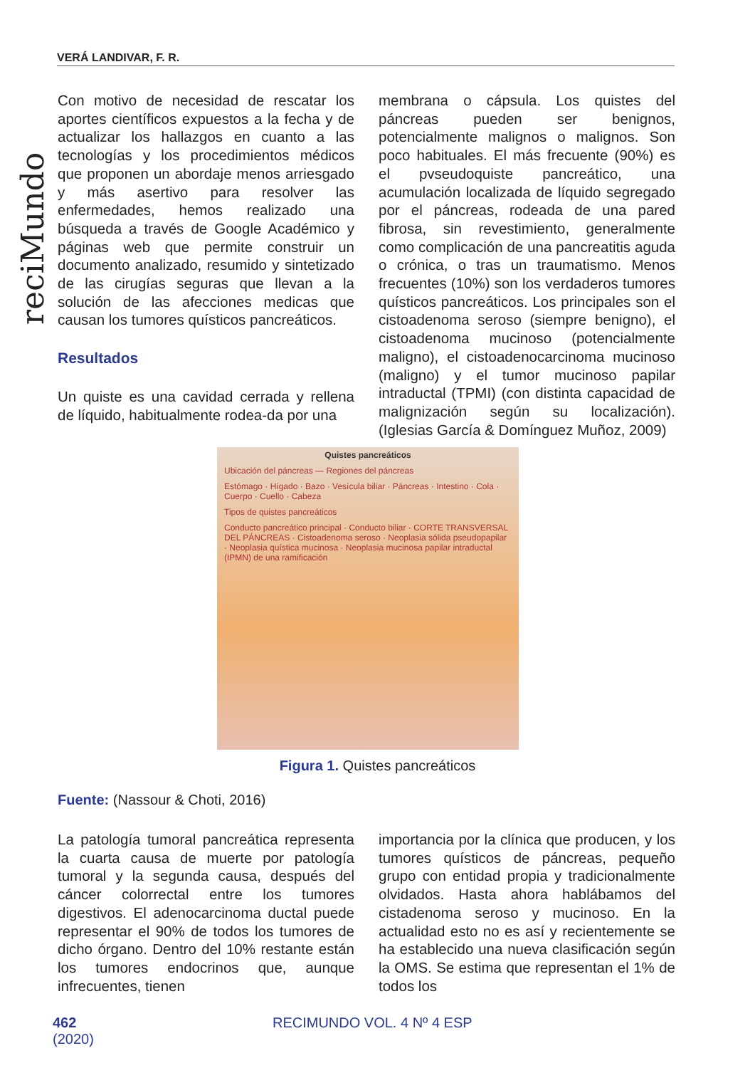VERÁ LANDIVAR, F. R.
reciMundo
Con motivo de necesidad de rescatar los aportes científicos expuestos a la fecha y de actualizar los hallazgos en cuanto a las tecnologías y los procedimientos médicos que proponen un abordaje menos arriesgado y más asertivo para resolver las enfermedades, hemos realizado una búsqueda a través de Google Académico y páginas web que permite construir un documento analizado, resumido y sintetizado de las cirugías seguras que llevan a la solución de las afecciones medicas que causan los tumores quísticos pancreáticos.
Resultados
Un quiste es una cavidad cerrada y rellena de líquido, habitualmente rodea-da por una
membrana o cápsula. Los quistes del páncreas pueden ser benignos, potencialmente malignos o malignos. Son poco habituales. El más frecuente (90%) es el pvseudoquiste pancreático, una acumulación localizada de líquido segregado por el páncreas, rodeada de una pared fibrosa, sin revestimiento, generalmente como complicación de una pancreatitis aguda o crónica, o tras un traumatismo. Menos frecuentes (10%) son los verdaderos tumores quísticos pancreáticos. Los principales son el cistoadenoma seroso (siempre benigno), el cistoadenoma mucinoso (potencialmente maligno), el cistoadenocarcinoma mucinoso (maligno) y el tumor mucinoso papilar intraductal (TPMI) (con distinta capacidad de malignización según su localización). (Iglesias García & Domínguez Muñoz, 2009)
Quistes pancreáticos
Ubicación del páncreas — Regiones del páncreas
Estómago · Hígado · Bazo · Vesícula biliar · Páncreas · Intestino · Cola · Cuerpo · Cuello · Cabeza
Tipos de quistes pancreáticos
Conducto pancreático principal · Conducto biliar · CORTE TRANSVERSAL DEL PÁNCREAS · Cistoadenoma seroso · Neoplasia sólida pseudopapilar · Neoplasia quística mucinosa · Neoplasia mucinosa papilar intraductal (IPMN) de una ramificación
Figura 1. Quistes pancreáticos
Fuente: (Nassour & Choti, 2016)
La patología tumoral pancreática representa la cuarta causa de muerte por patología tumoral y la segunda causa, después del cáncer colorrectal entre los tumores digestivos. El adenocarcinoma ductal puede representar el 90% de todos los tumores de dicho órgano. Dentro del 10% restante están los tumores endocrinos que, aunque infrecuentes, tienen
importancia por la clínica que producen, y los tumores quísticos de páncreas, pequeño grupo con entidad propia y tradicionalmente olvidados. Hasta ahora hablábamos del cistadenoma seroso y mucinoso. En la actualidad esto no es así y recientemente se ha establecido una nueva clasificación según la OMS. Se estima que representan el 1% de todos los
462 RECIMUNDO VOL. 4 Nº 4 ESP (2020)